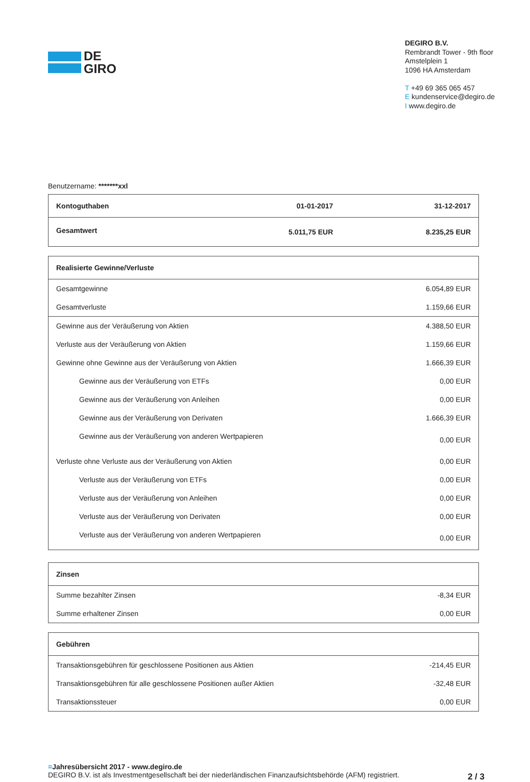DE
GIRO
DEGIRO B.V.
Rembrandt Tower - 9th floor
Amstelplein 1
1096 HA Amsterdam
T +49 69 365 065 457
E kundenservice@degiro.de
I www.degiro.de
Benutzername: *******xxl
| Kontoguthaben | 01-01-2017 | 31-12-2017 |
| Gesamtwert | 5.011,75 EUR | 8.235,25 EUR |
| Realisierte Gewinne/Verluste | |
| Gesamtgewinne | 6.054,89 EUR |
| Gesamtverluste | 1.159,66 EUR |
| Gewinne aus der Veräußerung von Aktien | 4.388,50 EUR |
| Verluste aus der Veräußerung von Aktien | 1.159,66 EUR |
| Gewinne ohne Gewinne aus der Veräußerung von Aktien | 1.666,39 EUR |
| Gewinne aus der Veräußerung von ETFs | 0,00 EUR |
| Gewinne aus der Veräußerung von Anleihen | 0,00 EUR |
| Gewinne aus der Veräußerung von Derivaten | 1.666,39 EUR |
| Gewinne aus der Veräußerung von anderen Wertpapieren | 0,00 EUR |
| Verluste ohne Verluste aus der Veräußerung von Aktien | 0,00 EUR |
| Verluste aus der Veräußerung von ETFs | 0,00 EUR |
| Verluste aus der Veräußerung von Anleihen | 0,00 EUR |
| Verluste aus der Veräußerung von Derivaten | 0,00 EUR |
| Verluste aus der Veräußerung von anderen Wertpapieren | 0,00 EUR |
| Zinsen | |
| Summe bezahlter Zinsen | -8,34 EUR |
| Summe erhaltener Zinsen | 0,00 EUR |
| Gebühren | |
| Transaktionsgebühren für geschlossene Positionen aus Aktien | -214,45 EUR |
| Transaktionsgebühren für alle geschlossene Positionen außer Aktien | -32,48 EUR |
| Transaktionssteuer | 0,00 EUR |
=Jahresübersicht 2017 - www.degiro.de
DEGIRO B.V. ist als Investmentgesellschaft bei der niederländischen Finanzaufsichtsbehörde (AFM) registriert.
2 / 3